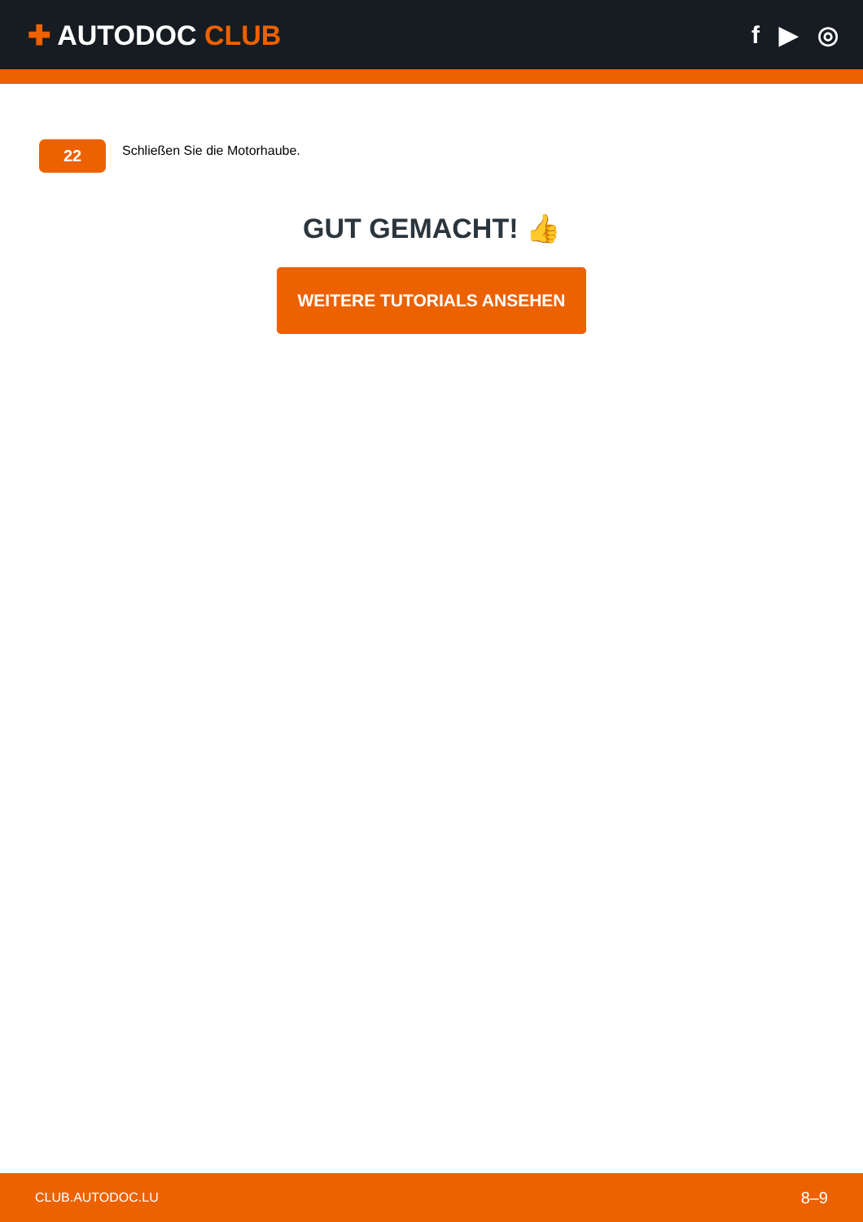✚ AUTODOC CLUB f ▶ ◎
22
Schließen Sie die Motorhaube.
GUT GEMACHT! 👍
WEITERE TUTORIALS ANSEHEN
CLUB.AUTODOC.LU 8–9